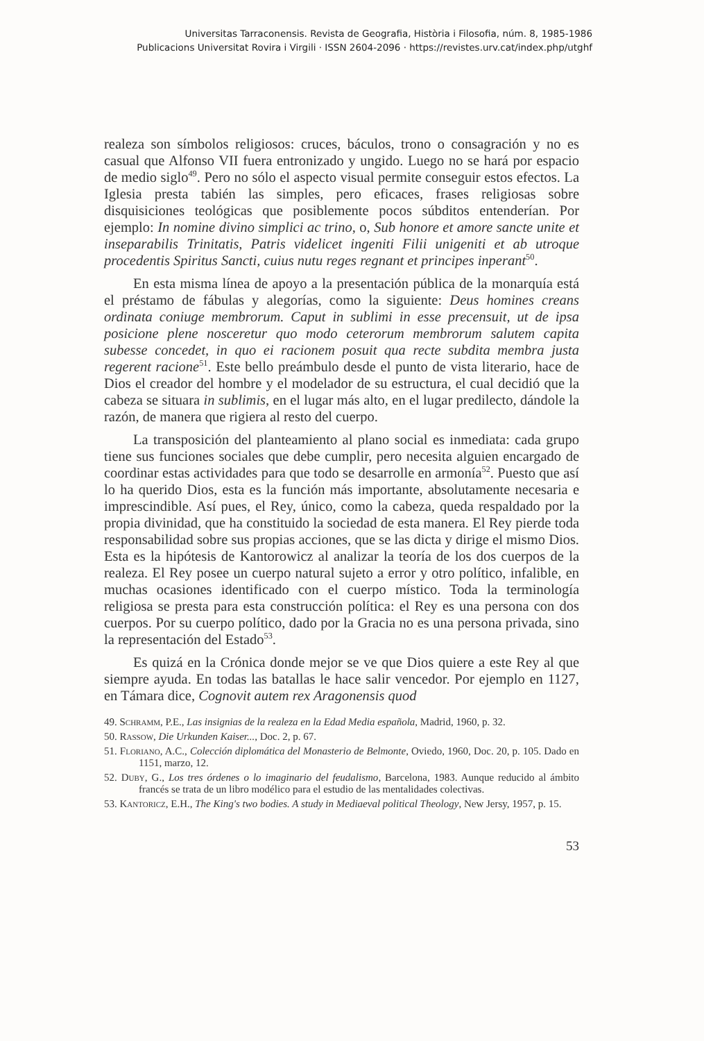Universitas Tarraconensis. Revista de Geografia, Història i Filosofia, núm. 8, 1985-1986
Publicacions Universitat Rovira i Virgili · ISSN 2604-2096 · https://revistes.urv.cat/index.php/utghf
realeza son símbolos religiosos: cruces, báculos, trono o consagración y no es casual que Alfonso VII fuera entronizado y ungido. Luego no se hará por espacio de medio siglo<sup>49</sup>. Pero no sólo el aspecto visual permite conseguir estos efectos. La Iglesia presta tabién las simples, pero eficaces, frases religiosas sobre disquisiciones teológicas que posiblemente pocos súbditos entenderían. Por ejemplo: In nomine divino simplici ac trino, o, Sub honore et amore sancte unite et inseparabilis Trinitatis, Patris videlicet ingeniti Filii unigeniti et ab utroque procedentis Spiritus Sancti, cuius nutu reges regnant et principes inperant<sup>50</sup>.
En esta misma línea de apoyo a la presentación pública de la monarquía está el préstamo de fábulas y alegorías, como la siguiente: Deus homines creans ordinata coniuge membrorum. Caput in sublimi in esse precensuit, ut de ipsa posicione plene nosceretur quo modo ceterorum membrorum salutem capita subesse concedet, in quo ei racionem posuit qua recte subdita membra justa regerent racione<sup>51</sup>. Este bello preámbulo desde el punto de vista literario, hace de Dios el creador del hombre y el modelador de su estructura, el cual decidió que la cabeza se situara in sublimis, en el lugar más alto, en el lugar predilecto, dándole la razón, de manera que rigiera al resto del cuerpo.
La transposición del planteamiento al plano social es inmediata: cada grupo tiene sus funciones sociales que debe cumplir, pero necesita alguien encargado de coordinar estas actividades para que todo se desarrolle en armonía<sup>52</sup>. Puesto que así lo ha querido Dios, esta es la función más importante, absolutamente necesaria e imprescindible. Así pues, el Rey, único, como la cabeza, queda respaldado por la propia divinidad, que ha constituido la sociedad de esta manera. El Rey pierde toda responsabilidad sobre sus propias acciones, que se las dicta y dirige el mismo Dios. Esta es la hipótesis de Kantorowicz al analizar la teoría de los dos cuerpos de la realeza. El Rey posee un cuerpo natural sujeto a error y otro político, infalible, en muchas ocasiones identificado con el cuerpo místico. Toda la terminología religiosa se presta para esta construcción política: el Rey es una persona con dos cuerpos. Por su cuerpo político, dado por la Gracia no es una persona privada, sino la representación del Estado<sup>53</sup>.
Es quizá en la Crónica donde mejor se ve que Dios quiere a este Rey al que siempre ayuda. En todas las batallas le hace salir vencedor. Por ejemplo en 1127, en Támara dice, Cognovit autem rex Aragonensis quod
49. Schramm, P.E., Las insignias de la realeza en la Edad Media española, Madrid, 1960, p. 32.
50. Rassow, Die Urkunden Kaiser..., Doc. 2, p. 67.
51. Floriano, A.C., Colección diplomática del Monasterio de Belmonte, Oviedo, 1960, Doc. 20, p. 105. Dado en 1151, marzo, 12.
52. Duby, G., Los tres órdenes o lo imaginario del feudalismo, Barcelona, 1983. Aunque reducido al ámbito francés se trata de un libro modélico para el estudio de las mentalidades colectivas.
53. Kantoricz, E.H., The King's two bodies. A study in Mediaeval political Theology, New Jersy, 1957, p. 15.
53